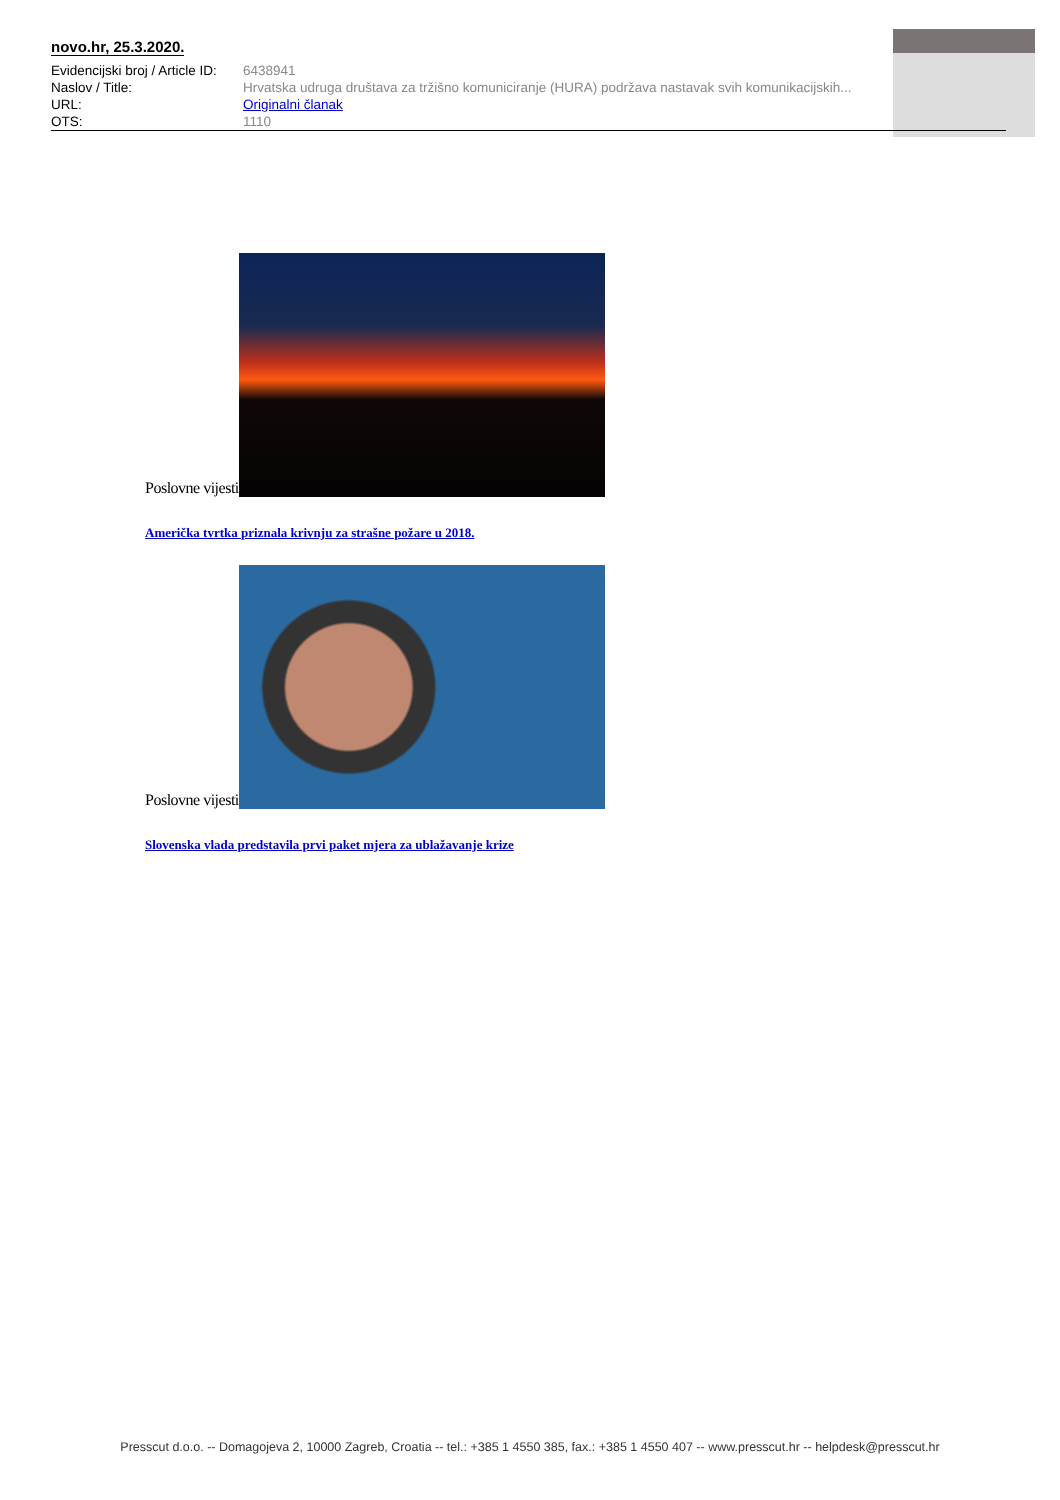novo.hr, 25.3.2020.
| Evidencijski broj / Article ID: | 6438941 |
| Naslov / Title: | Hrvatska udruga društava za tržišno komuniciranje (HURA) podržava nastavak svih komunikacijskih... |
| URL: | Originalni članak |
| OTS: | 1110 |
Poslovne vijesti
Američka tvrtka priznala krivnju za strašne požare u 2018.
Poslovne vijesti
Slovenska vlada predstavila prvi paket mjera za ublažavanje krize
Presscut d.o.o. -- Domagojeva 2, 10000 Zagreb, Croatia -- tel.: +385 1 4550 385, fax.: +385 1 4550 407 -- www.presscut.hr -- helpdesk@presscut.hr